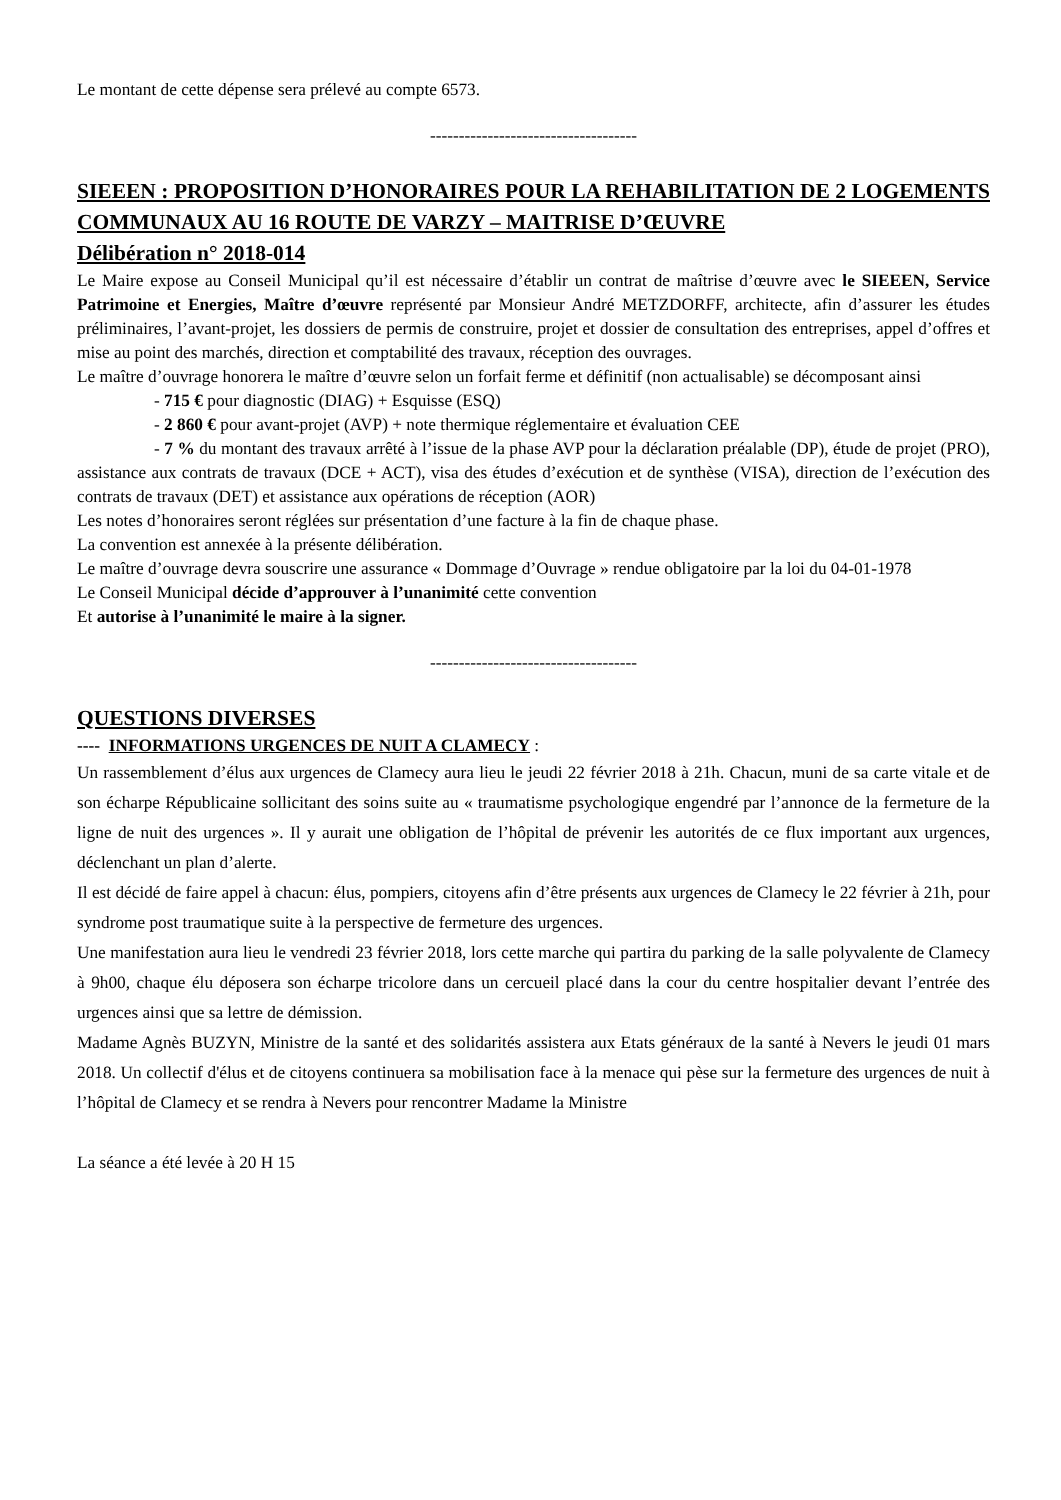Le montant de cette dépense sera prélevé au compte 6573.
------------------------------------
SIEEEN : PROPOSITION D’HONORAIRES POUR LA REHABILITATION DE 2 LOGEMENTS COMMUNAUX AU 16 ROUTE DE VARZY – MAITRISE D’ŒUVRE
Délibération n° 2018-014
Le Maire expose au Conseil Municipal qu’il est nécessaire d’établir un contrat de maîtrise d’œuvre avec le SIEEEN, Service Patrimoine et Energies, Maître d’œuvre représenté par Monsieur André METZDORFF, architecte, afin d’assurer les études préliminaires, l’avant-projet, les dossiers de permis de construire, projet et dossier de consultation des entreprises, appel d’offres et mise au point des marchés, direction et comptabilité des travaux, réception des ouvrages.
Le maître d’ouvrage honorera le maître d’œuvre selon un forfait ferme et définitif (non actualisable) se décomposant ainsi
- 715 € pour diagnostic (DIAG) + Esquisse (ESQ)
- 2 860 € pour avant-projet (AVP) + note thermique réglementaire et évaluation CEE
- 7 % du montant des travaux arrêté à l’issue de la phase AVP pour la déclaration préalable (DP), étude de projet (PRO), assistance aux contrats de travaux (DCE + ACT), visa des études d’exécution et de synthèse (VISA), direction de l’exécution des contrats de travaux (DET) et assistance aux opérations de réception (AOR)
Les notes d’honoraires seront réglées sur présentation d’une facture à la fin de chaque phase.
La convention est annexée à la présente délibération.
Le maître d’ouvrage devra souscrire une assurance « Dommage d’Ouvrage » rendue obligatoire par la loi du 04-01-1978
Le Conseil Municipal décide d’approuver à l’unanimité cette convention
Et autorise à l’unanimité le maire à la signer.
------------------------------------
QUESTIONS DIVERSES
---- INFORMATIONS URGENCES DE NUIT A CLAMECY :
Un rassemblement d’élus aux urgences de Clamecy aura lieu le jeudi 22 février 2018 à 21h. Chacun, muni de sa carte vitale et de son écharpe Républicaine sollicitant des soins suite au « traumatisme psychologique engendré par l’annonce de la fermeture de la ligne de nuit des urgences ». Il y aurait une obligation de l’hôpital de prévenir les autorités de ce flux important aux urgences, déclenchant un plan d’alerte.
Il est décidé de faire appel à chacun: élus, pompiers, citoyens afin d’être présents aux urgences de Clamecy le 22 février à 21h, pour syndrome post traumatique suite à la perspective de fermeture des urgences.
Une manifestation aura lieu le vendredi 23 février 2018, lors cette marche qui partira du parking de la salle polyvalente de Clamecy à 9h00, chaque élu déposera son écharpe tricolore dans un cercueil placé dans la cour du centre hospitalier devant l’entrée des urgences ainsi que sa lettre de démission.
Madame Agnès BUZYN, Ministre de la santé et des solidarités assistera aux Etats généraux de la santé à Nevers le jeudi 01 mars 2018. Un collectif d'élus et de citoyens continuera sa mobilisation face à la menace qui pèse sur la fermeture des urgences de nuit à l’hôpital de Clamecy et se rendra à Nevers pour rencontrer Madame la Ministre
La séance a été levée à 20 H 15